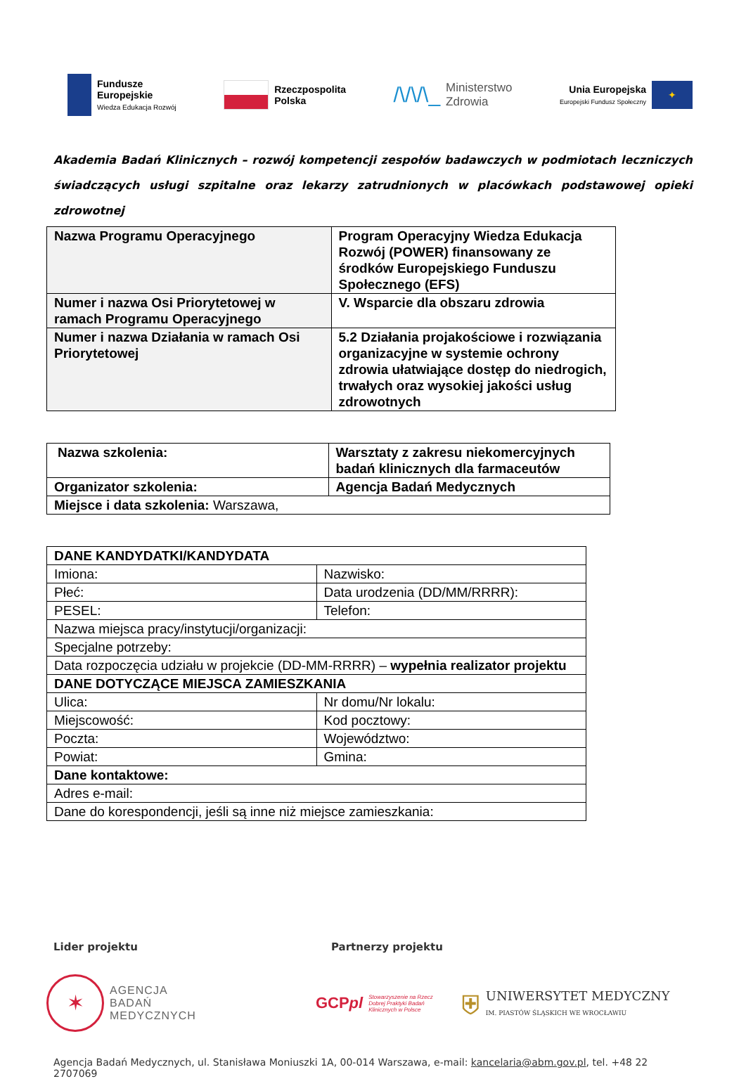Fundusze
Europejskie
Wiedza Edukacja Rozwój
Rzeczpospolita
Polska
/\/\/\_ Ministerstwo
Zdrowia
Unia Europejska
Europejski Fundusz Społeczny
✦
Akademia Badań Klinicznych – rozwój kompetencji zespołów badawczych w podmiotach leczniczych świadczących usługi szpitalne oraz lekarzy zatrudnionych w placówkach podstawowej opieki zdrowotnej
| Nazwa Programu Operacyjnego | Program Operacyjny Wiedza Edukacja Rozwój (POWER) finansowany ze środków Europejskiego Funduszu Społecznego (EFS) |
| Numer i nazwa Osi Priorytetowej w ramach Programu Operacyjnego | V. Wsparcie dla obszaru zdrowia |
| Numer i nazwa Działania w ramach Osi Priorytetowej | 5.2 Działania projakościowe i rozwiązania organizacyjne w systemie ochrony zdrowia ułatwiające dostęp do niedrogich, trwałych oraz wysokiej jakości usług zdrowotnych |
| Nazwa szkolenia: | Warsztaty z zakresu niekomercyjnych badań klinicznych dla farmaceutów |
| Organizator szkolenia: | Agencja Badań Medycznych |
| Miejsce i data szkolenia: Warszawa, | |
| DANE KANDYDATKI/KANDYDATA | |
| Imiona: | Nazwisko: |
| Płeć: | Data urodzenia (DD/MM/RRRR): |
| PESEL: | Telefon: |
| Nazwa miejsca pracy/instytucji/organizacji: | |
| Specjalne potrzeby: | |
| Data rozpoczęcia udziału w projekcie (DD-MM-RRRR) – wypełnia realizator projektu | |
| DANE DOTYCZĄCE MIEJSCA ZAMIESZKANIA | |
| Ulica: | Nr domu/Nr lokalu: |
| Miejscowość: | Kod pocztowy: |
| Poczta: | Województwo: |
| Powiat: | Gmina: |
| Dane kontaktowe: | |
| Adres e-mail: | |
| Dane do korespondencji, jeśli są inne niż miejsce zamieszkania: | |
Lider projektu Partnerzy projektu
✶
AGENCJA
BADAŃ
MEDYCZNYCH
GCPpl Stowarzyszenie na Rzecz
Dobrej Praktyki Badań
Klinicznych w Polsce
⛨ UNIWERSYTET MEDYCZNY
IM. PIASTÓW ŚLĄSKICH WE WROCŁAWIU
Agencja Badań Medycznych, ul. Stanisława Moniuszki 1A, 00-014 Warszawa, e-mail: kancelaria@abm.gov.pl, tel. +48 22 2707069